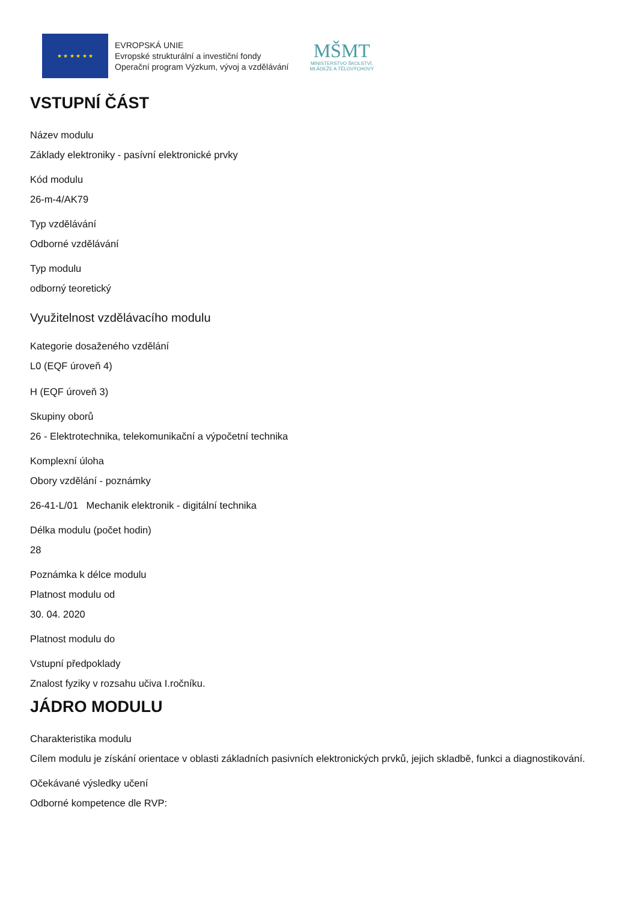★ ★ ★ ★ ★ ★
EVROPSKÁ UNIE
Evropské strukturální a investiční fondy
Operační program Výzkum, vývoj a vzdělávání
MŠMT
MINISTERSTVO ŠKOLSTVÍ,
MLÁDEŽE A TĚLOVÝCHOVY
VSTUPNÍ ČÁST
Název modulu
Základy elektroniky - pasívní elektronické prvky
Kód modulu
26-m-4/AK79
Typ vzdělávání
Odborné vzdělávání
Typ modulu
odborný teoretický
Využitelnost vzdělávacího modulu
Kategorie dosaženého vzdělání
L0 (EQF úroveň 4)
H (EQF úroveň 3)
Skupiny oborů
26 - Elektrotechnika, telekomunikační a výpočetní technika
Komplexní úloha
Obory vzdělání - poznámky
26-41-L/01 Mechanik elektronik - digitální technika
Délka modulu (počet hodin)
28
Poznámka k délce modulu
Platnost modulu od
30. 04. 2020
Platnost modulu do
Vstupní předpoklady
Znalost fyziky v rozsahu učiva I.ročníku.
JÁDRO MODULU
Charakteristika modulu
Cílem modulu je získání orientace v oblasti základních pasivních elektronických prvků, jejich skladbě, funkci a diagnostikování.
Očekávané výsledky učení
Odborné kompetence dle RVP: